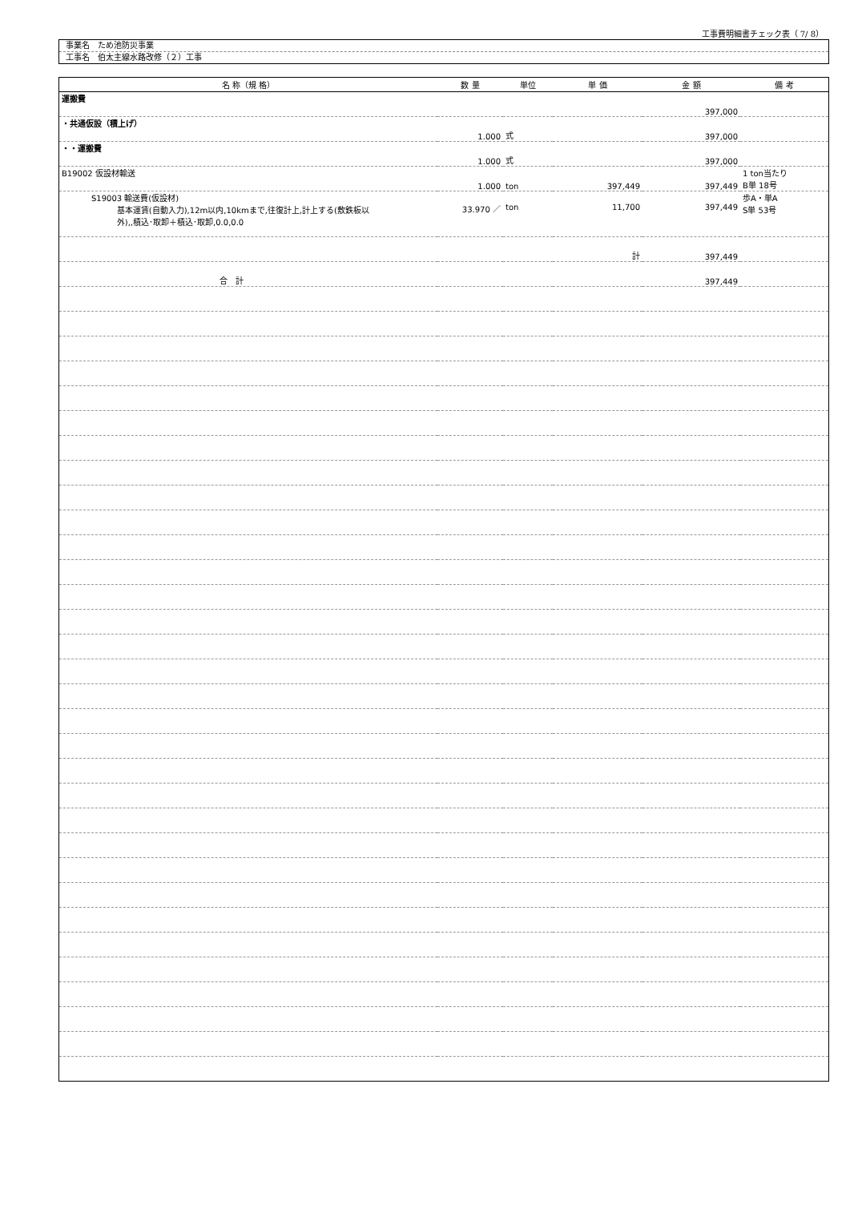工事費明細書チェック表（ 7/ 8）
事業名　ため池防災事業
工事名　伯太主線水路改修（２）工事
| 名 称（規 格） | 数 量 | 単位 | 単 価 | 金 額 | 備 考 |
| --- | --- | --- | --- | --- | --- |
| 運搬費 | | | | 397,000 | |
| ・共通仮設（積上げ） | 1.000 | 式 | | 397,000 | |
| ・・運搬費 | 1.000 | 式 | | 397,000 | |
| B19002 仮設材輸送 | 1.000 | ton | 397,449 | 397,449 | 1 ton当たり B単 18号 |
| S19003 輸送費(仮設材) 基本運賃(自動入力),12m以内,10kmまで,往復計上,計上する(敷鉄板以 外),,積込･取卸＋積込･取卸,0.0,0.0 | 33.970 ／ | ton | 11,700 | 397,449 | 歩A・単A S単 53号 |
| | | | 計 | 397,449 | |
| 合 計 | | | | 397,449 | |